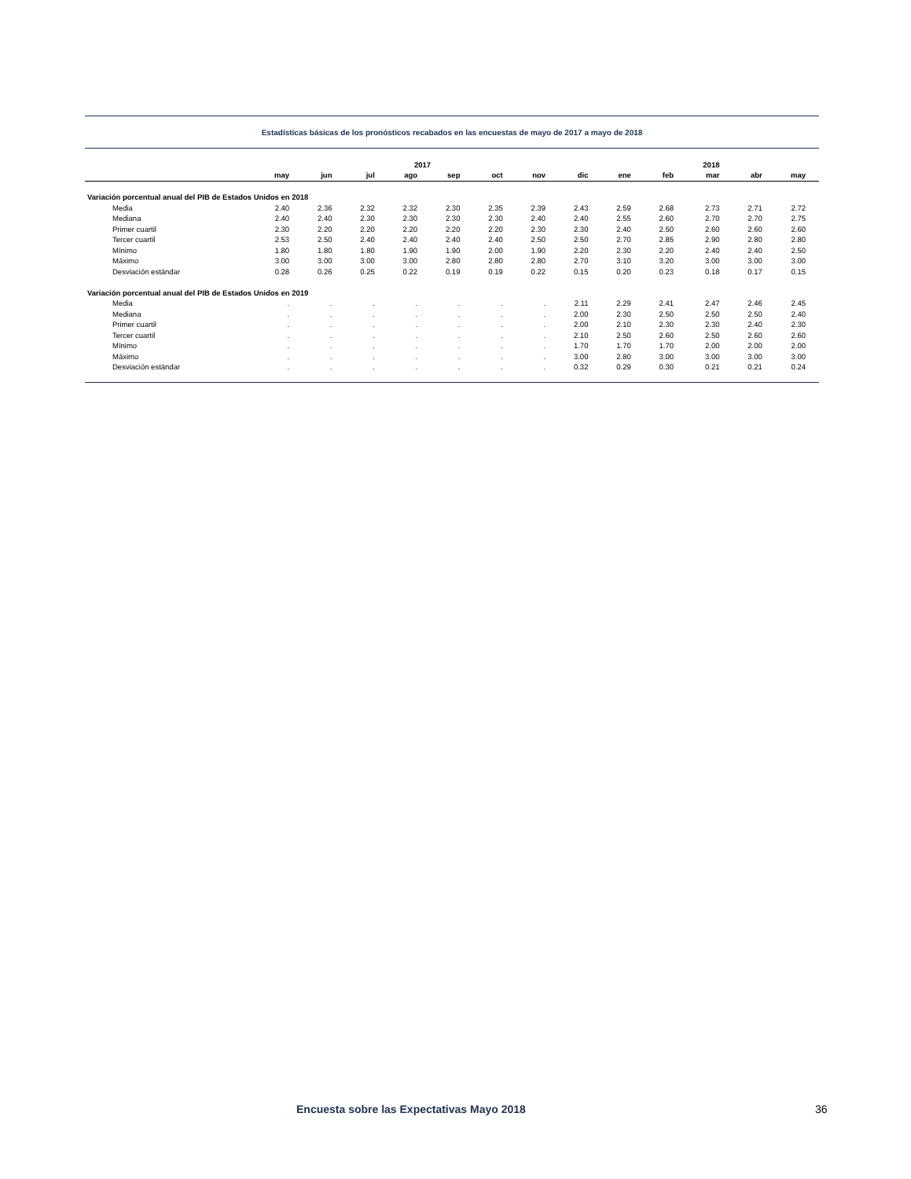Estadísticas básicas de los pronósticos recabados en las encuestas de mayo de 2017 a mayo de 2018
| | 2017 | | | | | | | | | | 2018 | | |
| --- | --- | --- | --- | --- | --- | --- | --- | --- | --- | --- | --- | --- | --- |
| | may | jun | jul | ago | sep | oct | nov | dic | ene | feb | mar | abr | may |
| Variación porcentual anual del PIB de Estados Unidos en 2018 | | | | | | | | | | | | | |
| Media | 2.40 | 2.36 | 2.32 | 2.32 | 2.30 | 2.35 | 2.39 | 2.43 | 2.59 | 2.68 | 2.73 | 2.71 | 2.72 |
| Mediana | 2.40 | 2.40 | 2.30 | 2.30 | 2.30 | 2.30 | 2.40 | 2.40 | 2.55 | 2.60 | 2.70 | 2.70 | 2.75 |
| Primer cuartil | 2.30 | 2.20 | 2.20 | 2.20 | 2.20 | 2.20 | 2.30 | 2.30 | 2.40 | 2.50 | 2.60 | 2.60 | 2.60 |
| Tercer cuartil | 2.53 | 2.50 | 2.40 | 2.40 | 2.40 | 2.40 | 2.50 | 2.50 | 2.70 | 2.85 | 2.90 | 2.80 | 2.80 |
| Mínimo | 1.80 | 1.80 | 1.80 | 1.90 | 1.90 | 2.00 | 1.90 | 2.20 | 2.30 | 2.20 | 2.40 | 2.40 | 2.50 |
| Máximo | 3.00 | 3.00 | 3.00 | 3.00 | 2.80 | 2.80 | 2.80 | 2.70 | 3.10 | 3.20 | 3.00 | 3.00 | 3.00 |
| Desviación estándar | 0.28 | 0.26 | 0.25 | 0.22 | 0.19 | 0.19 | 0.22 | 0.15 | 0.20 | 0.23 | 0.18 | 0.17 | 0.15 |
| Variación porcentual anual del PIB de Estados Unidos en 2019 | | | | | | | | | | | | | |
| Media | . | . | . | . | . | . | . | 2.11 | 2.29 | 2.41 | 2.47 | 2.46 | 2.45 |
| Mediana | . | . | . | . | . | . | . | 2.00 | 2.30 | 2.50 | 2.50 | 2.50 | 2.40 |
| Primer cuartil | . | . | . | . | . | . | . | 2.00 | 2.10 | 2.30 | 2.30 | 2.40 | 2.30 |
| Tercer cuartil | . | . | . | . | . | . | . | 2.10 | 2.50 | 2.60 | 2.50 | 2.60 | 2.60 |
| Mínimo | . | . | . | . | . | . | . | 1.70 | 1.70 | 1.70 | 2.00 | 2.00 | 2.00 |
| Máximo | . | . | . | . | . | . | . | 3.00 | 2.80 | 3.00 | 3.00 | 3.00 | 3.00 |
| Desviación estándar | . | . | . | . | . | . | . | 0.32 | 0.29 | 0.30 | 0.21 | 0.21 | 0.24 |
Encuesta sobre las Expectativas Mayo 2018 36